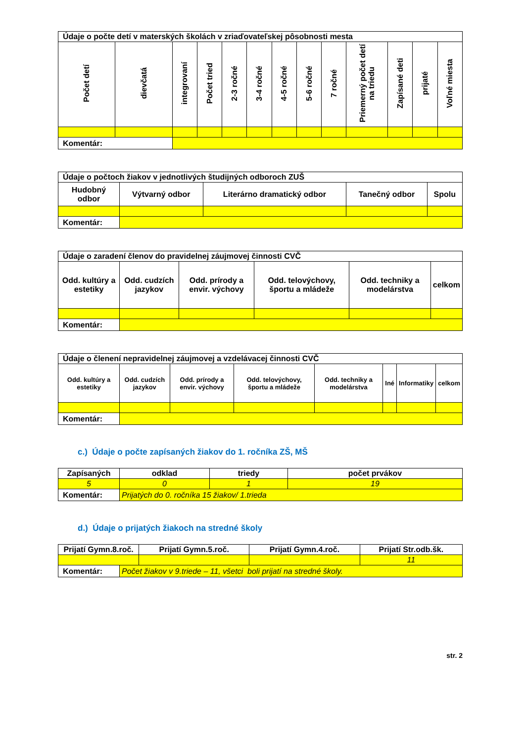| Údaje o počte detí v materských školách v zriaďovateľskej pôsobnosti mesta | | | | | | | | | | | | |
| Počet detí | dievčatá | integrovaní | Počet tried | 2-3 ročné | 3-4 ročné | 4-5 ročné | 5-6 ročné | 7 ročné | Priemerný počet detí na triedu | Zapísané deti | prijaté | Voľné miesta |
| Komentár: | | | | | | | | | | | | |
| Údaje o počtoch žiakov v jednotlivých študijných odboroch ZUŠ | | | | |
| Hudobný odbor | Výtvarný odbor | Literárno dramatický odbor | Tanečný odbor | Spolu |
| Komentár: | | | | |
| Údaje o zaradení členov do pravidelnej záujmovej činnosti CVČ | | | | | |
| Odd. kultúry a estetiky | Odd. cudzích jazykov | Odd. prírody a envir. výchovy | Odd. telovýchovy, športu a mládeže | Odd. techniky a modelárstva | celkom |
| Komentár: | | | | | |
| Údaje o členení nepravidelnej záujmovej a vzdelávacej činnosti CVČ | | | | | | | |
| Odd. kultúry a estetiky | Odd. cudzích jazykov | Odd. prírody a envir. výchovy | Odd. telovýchovy, športu a mládeže | Odd. techniky a modelárstva | Iné | Informatiky | celkom |
| Komentár: | | | | | | | |
c.) Údaje o počte zapísaných žiakov do 1. ročníka ZŠ, MŠ
| Zapísaných | | odklad | triedy | počet prvákov |
| 5 | | 0 | 1 | 19 |
| Komentár: | Prijatých do 0. ročníka 15 žiakov/ 1.trieda | | | |
d.) Údaje o prijatých žiakoch na stredné školy
| Prijatí Gymn.8.roč. | | Prijatí Gymn.5.roč. | Prijatí Gymn.4.roč. | Prijatí Str.odb.šk. |
| | | | | 11 |
| Komentár: | Počet žiakov v 9.triede – 11, všetci boli prijatí na stredné školy. | | | |
str. 2